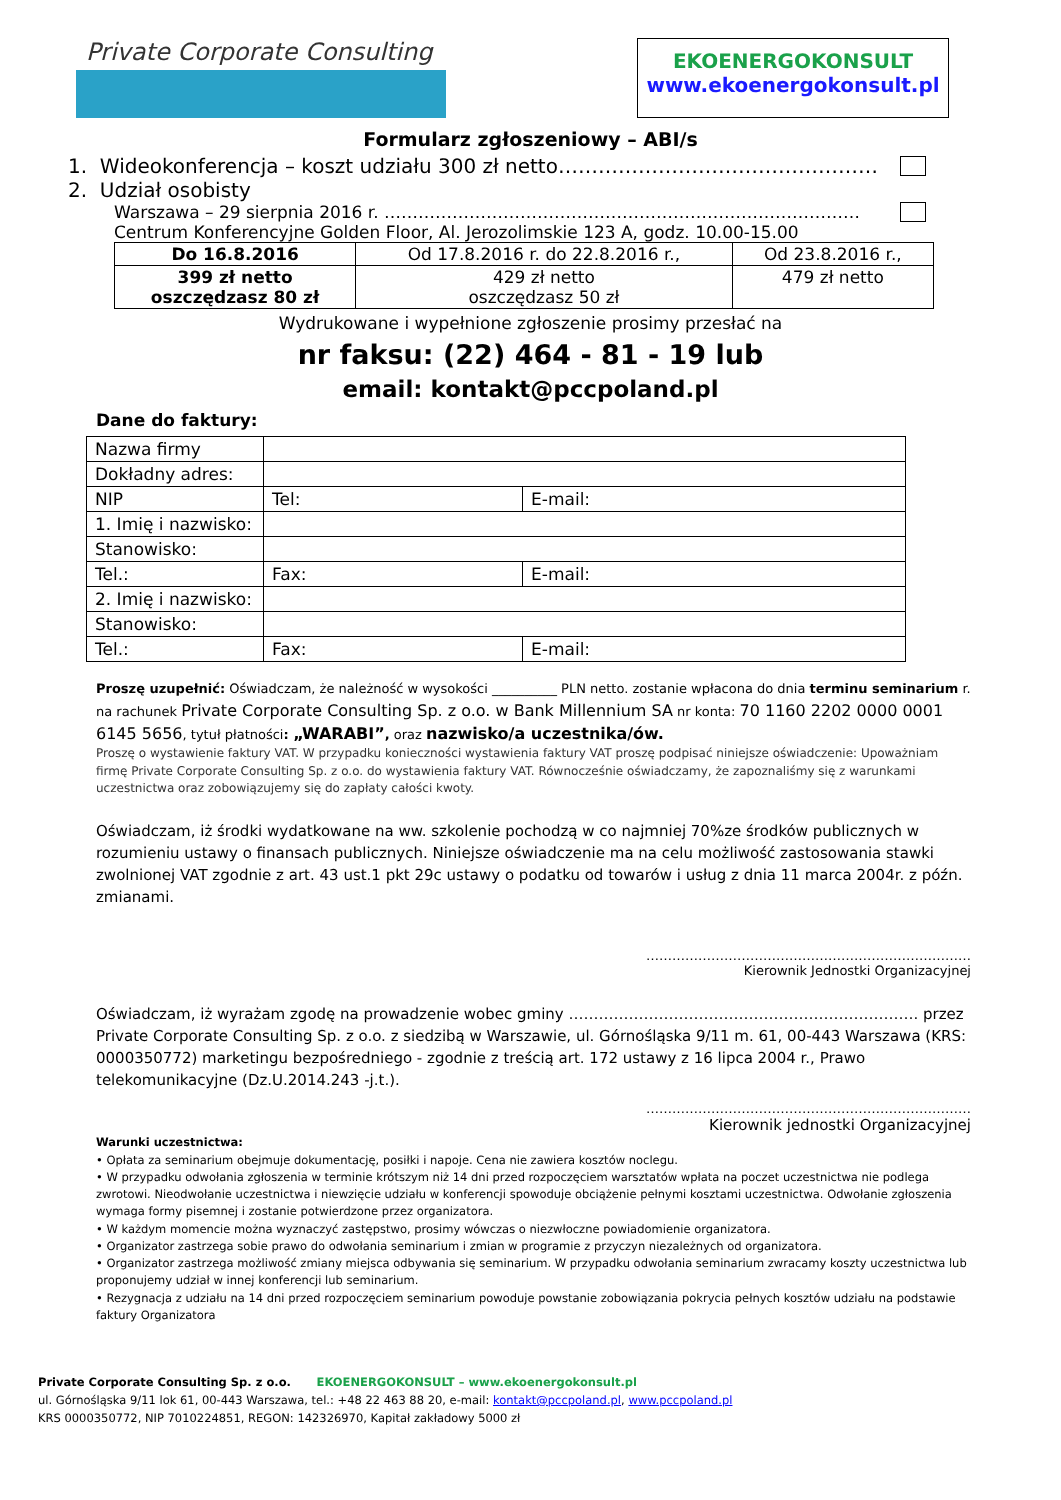Private Corporate Consulting
EKOENERGOKONSULT
www.ekoenergokonsult.pl
Formularz zgłoszeniowy – ABI/s
1. Wideokonferencja – koszt udziału 300 zł netto…………………………………………
2. Udział osobisty
Warszawa – 29 sierpnia 2016 r. …………………………………………………………………………
Centrum Konferencyjne Golden Floor, Al. Jerozolimskie 123 A, godz. 10.00-15.00
| Do 16.8.2016 | Od 17.8.2016 r. do 22.8.2016 r., | Od 23.8.2016 r., |
| 399 zł netto oszczędzasz 80 zł | 429 zł netto oszczędzasz 50 zł | 479 zł netto |
Wydrukowane i wypełnione zgłoszenie prosimy przesłać na
nr faksu: (22) 464 - 81 - 19 lub
email: kontakt@pccpoland.pl
Dane do faktury:
| Nazwa firmy | | | |
| Dokładny adres: | | | |
| NIP | | Tel: | E-mail: |
| 1. Imię i nazwisko: | | | |
| Stanowisko: | | | |
| Tel.: | | Fax: | E-mail: |
| 2. Imię i nazwisko: | | | |
| Stanowisko: | | | |
| Tel.: | | Fax: | E-mail: |
Proszę uzupełnić: Oświadczam, że należność w wysokości __________ PLN netto. zostanie wpłacona do dnia terminu seminarium r. na rachunek Private Corporate Consulting Sp. z o.o. w Bank Millennium SA nr konta: 70 1160 2202 0000 0001 6145 5656, tytuł płatności: „WARABI”, oraz nazwisko/a uczestnika/ów.
Proszę o wystawienie faktury VAT. W przypadku konieczności wystawienia faktury VAT proszę podpisać niniejsze oświadczenie: Upoważniam firmę Private Corporate Consulting Sp. z o.o. do wystawienia faktury VAT. Równocześnie oświadczamy, że zapoznaliśmy się z warunkami uczestnictwa oraz zobowiązujemy się do zapłaty całości kwoty.
Oświadczam, iż środki wydatkowane na ww. szkolenie pochodzą w co najmniej 70%ze środków publicznych w rozumieniu ustawy o finansach publicznych. Niniejsze oświadczenie ma na celu możliwość zastosowania stawki zwolnionej VAT zgodnie z art. 43 ust.1 pkt 29c ustawy o podatku od towarów i usług z dnia 11 marca 2004r. z późn. zmianami.
…………………………………………………………………
Kierownik Jednostki Organizacyjnej
Oświadczam, iż wyrażam zgodę na prowadzenie wobec gminy ……………………………………………………………. przez Private Corporate Consulting Sp. z o.o. z siedzibą w Warszawie, ul. Górnośląska 9/11 m. 61, 00-443 Warszawa (KRS: 0000350772) marketingu bezpośredniego - zgodnie z treścią art. 172 ustawy z 16 lipca 2004 r., Prawo telekomunikacyjne (Dz.U.2014.243 -j.t.).
…………………………………………………………………
Kierownik jednostki Organizacyjnej
Warunki uczestnictwa:
• Opłata za seminarium obejmuje dokumentację, posiłki i napoje. Cena nie zawiera kosztów noclegu.
• W przypadku odwołania zgłoszenia w terminie krótszym niż 14 dni przed rozpoczęciem warsztatów wpłata na poczet uczestnictwa nie podlega zwrotowi. Nieodwołanie uczestnictwa i niewzięcie udziału w konferencji spowoduje obciążenie pełnymi kosztami uczestnictwa. Odwołanie zgłoszenia wymaga formy pisemnej i zostanie potwierdzone przez organizatora.
• W każdym momencie można wyznaczyć zastępstwo, prosimy wówczas o niezwłoczne powiadomienie organizatora.
• Organizator zastrzega sobie prawo do odwołania seminarium i zmian w programie z przyczyn niezależnych od organizatora.
• Organizator zastrzega możliwość zmiany miejsca odbywania się seminarium. W przypadku odwołania seminarium zwracamy koszty uczestnictwa lub proponujemy udział w innej konferencji lub seminarium.
• Rezygnacja z udziału na 14 dni przed rozpoczęciem seminarium powoduje powstanie zobowiązania pokrycia pełnych kosztów udziału na podstawie faktury Organizatora
Private Corporate Consulting Sp. z o.o. EKOENERGOKONSULT – www.ekoenergokonsult.pl
ul. Górnośląska 9/11 lok 61, 00-443 Warszawa, tel.: +48 22 463 88 20, e-mail: kontakt@pccpoland.pl, www.pccpoland.pl
KRS 0000350772, NIP 7010224851, REGON: 142326970, Kapitał zakładowy 5000 zł